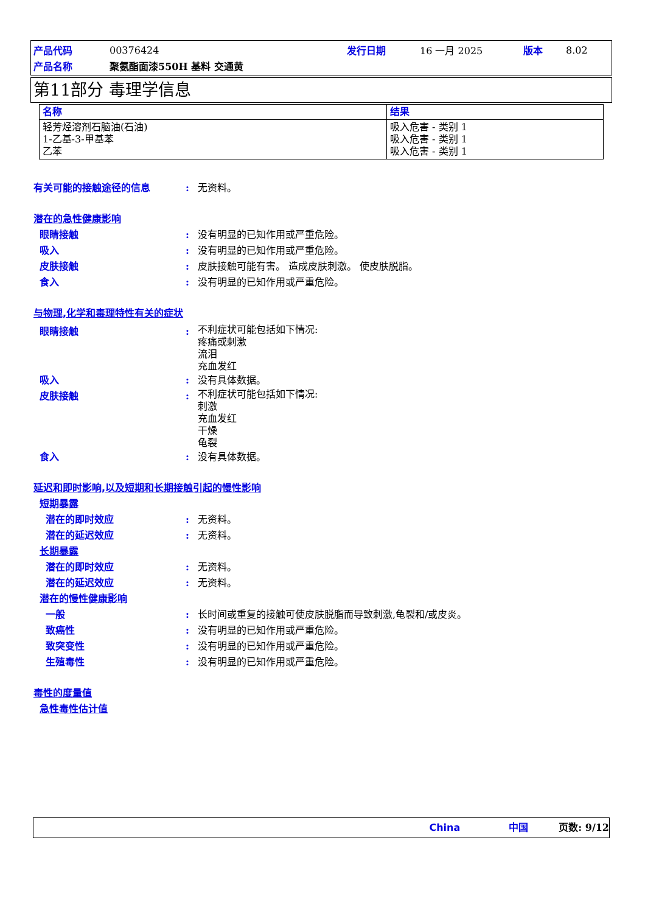| 产品代码 | 00376424 | 发行日期 | 16 一月 2025 | 版本 | 8.02 |
| 产品名称 | 聚氨酯面漆550H 基料 交通黄 | | | | |
第11部分 毒理学信息
| 名称 | 结果 |
| --- | --- |
| 轻芳烃溶剂石脑油(石油) 1-乙基-3-甲基苯 乙苯 | 吸入危害 - 类别 1 吸入危害 - 类别 1 吸入危害 - 类别 1 |
有关可能的接触途径的信息: 无资料。
潜在的急性健康影响
眼睛接触: 没有明显的已知作用或严重危险。
吸入: 没有明显的已知作用或严重危险。
皮肤接触: 皮肤接触可能有害。 造成皮肤刺激。 使皮肤脱脂。
食入: 没有明显的已知作用或严重危险。
与物理,化学和毒理特性有关的症状
眼睛接触: 不利症状可能包括如下情况:
疼痛或刺激
流泪
充血发红
吸入: 没有具体数据。
皮肤接触: 不利症状可能包括如下情况:
刺激
充血发红
干燥
龟裂
食入: 没有具体数据。
延迟和即时影响,以及短期和长期接触引起的慢性影响
短期暴露
潜在的即时效应: 无资料。
潜在的延迟效应: 无资料。
长期暴露
潜在的即时效应: 无资料。
潜在的延迟效应: 无资料。
潜在的慢性健康影响
一般: 长时间或重复的接触可使皮肤脱脂而导致刺激,龟裂和/或皮炎。
致癌性: 没有明显的已知作用或严重危险。
致突变性: 没有明显的已知作用或严重危险。
生殖毒性: 没有明显的已知作用或严重危险。
毒性的度量值
急性毒性估计值
China 中国 页数: 9/12